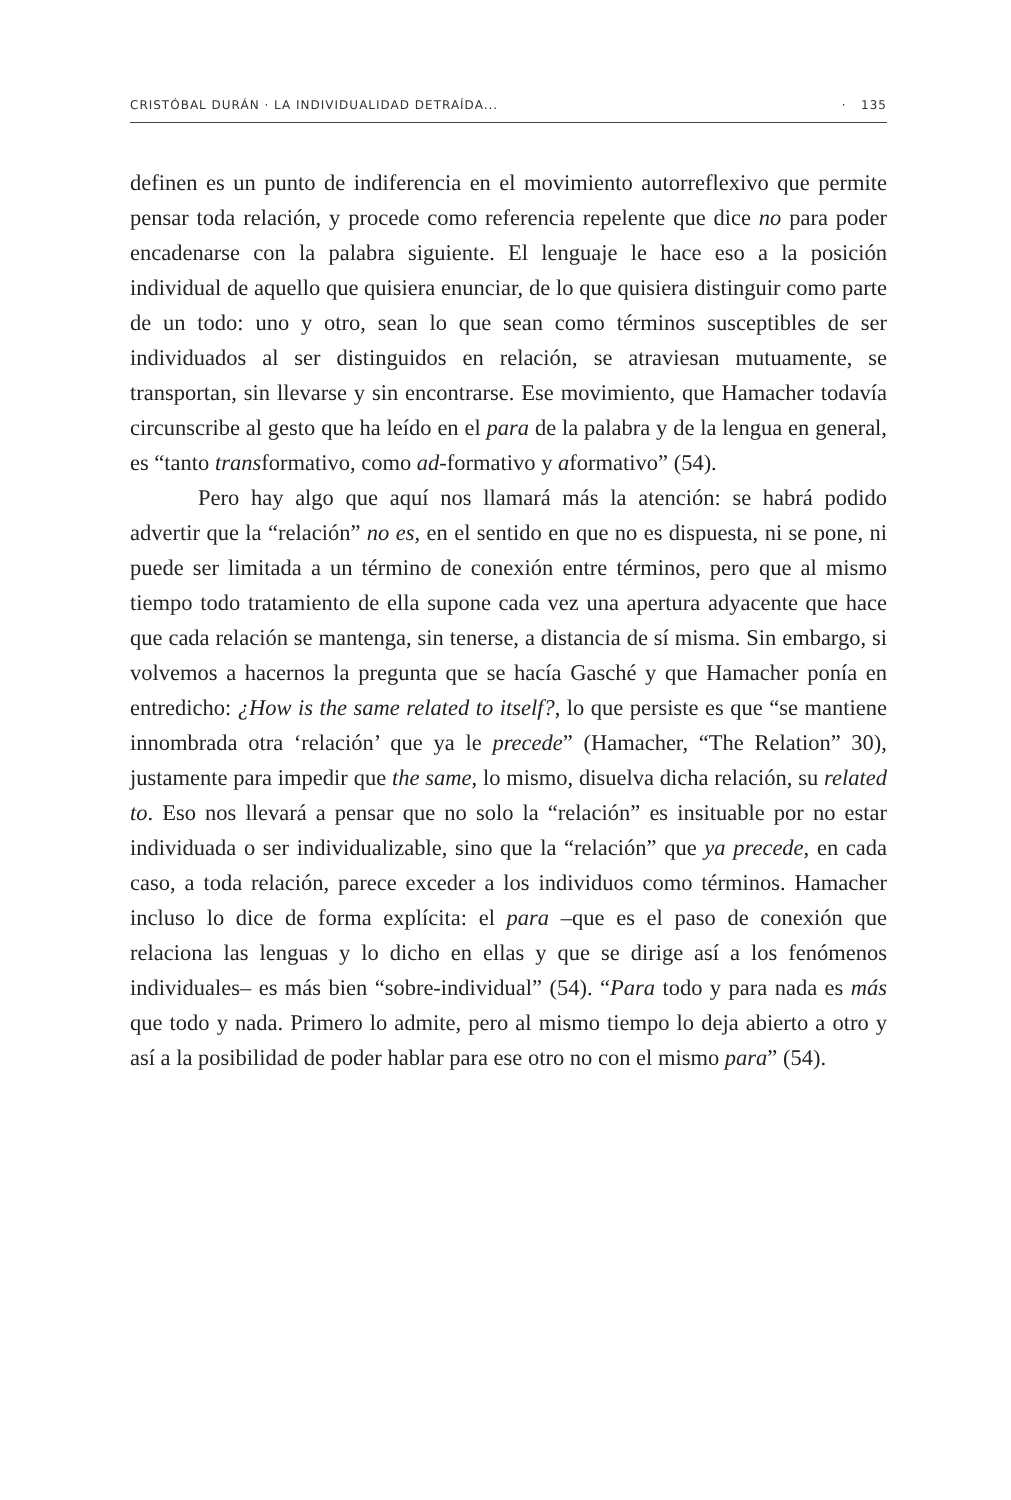CRISTÓBAL DURÁN · LA INDIVIDUALIDAD DETRAÍDA... · 135
definen es un punto de indiferencia en el movimiento autorreflexivo que permite pensar toda relación, y procede como referencia repelente que dice no para poder encadenarse con la palabra siguiente. El lenguaje le hace eso a la posición individual de aquello que quisiera enunciar, de lo que quisiera distinguir como parte de un todo: uno y otro, sean lo que sean como términos susceptibles de ser individuados al ser distinguidos en relación, se atraviesan mutuamente, se transportan, sin llevarse y sin encontrarse. Ese movimiento, que Hamacher todavía circunscribe al gesto que ha leído en el para de la palabra y de la lengua en general, es “tanto transformativo, como ad-formativo y aformativo” (54).
Pero hay algo que aquí nos llamará más la atención: se habrá podido advertir que la “relación” no es, en el sentido en que no es dispuesta, ni se pone, ni puede ser limitada a un término de conexión entre términos, pero que al mismo tiempo todo tratamiento de ella supone cada vez una apertura adyacente que hace que cada relación se mantenga, sin tenerse, a distancia de sí misma. Sin embargo, si volvemos a hacernos la pregunta que se hacía Gasché y que Hamacher ponía en entredicho: ¿How is the same related to itself?, lo que persiste es que “se mantiene innombrada otra ‘relación’ que ya le precede” (Hamacher, “The Relation” 30), justamente para impedir que the same, lo mismo, disuelva dicha relación, su related to. Eso nos llevará a pensar que no solo la “relación” es insituable por no estar individuada o ser individualizable, sino que la “relación” que ya precede, en cada caso, a toda relación, parece exceder a los individuos como términos. Hamacher incluso lo dice de forma explícita: el para –que es el paso de conexión que relaciona las lenguas y lo dicho en ellas y que se dirige así a los fenómenos individuales– es más bien “sobre-individual” (54). “Para todo y para nada es más que todo y nada. Primero lo admite, pero al mismo tiempo lo deja abierto a otro y así a la posibilidad de poder hablar para ese otro no con el mismo para” (54).